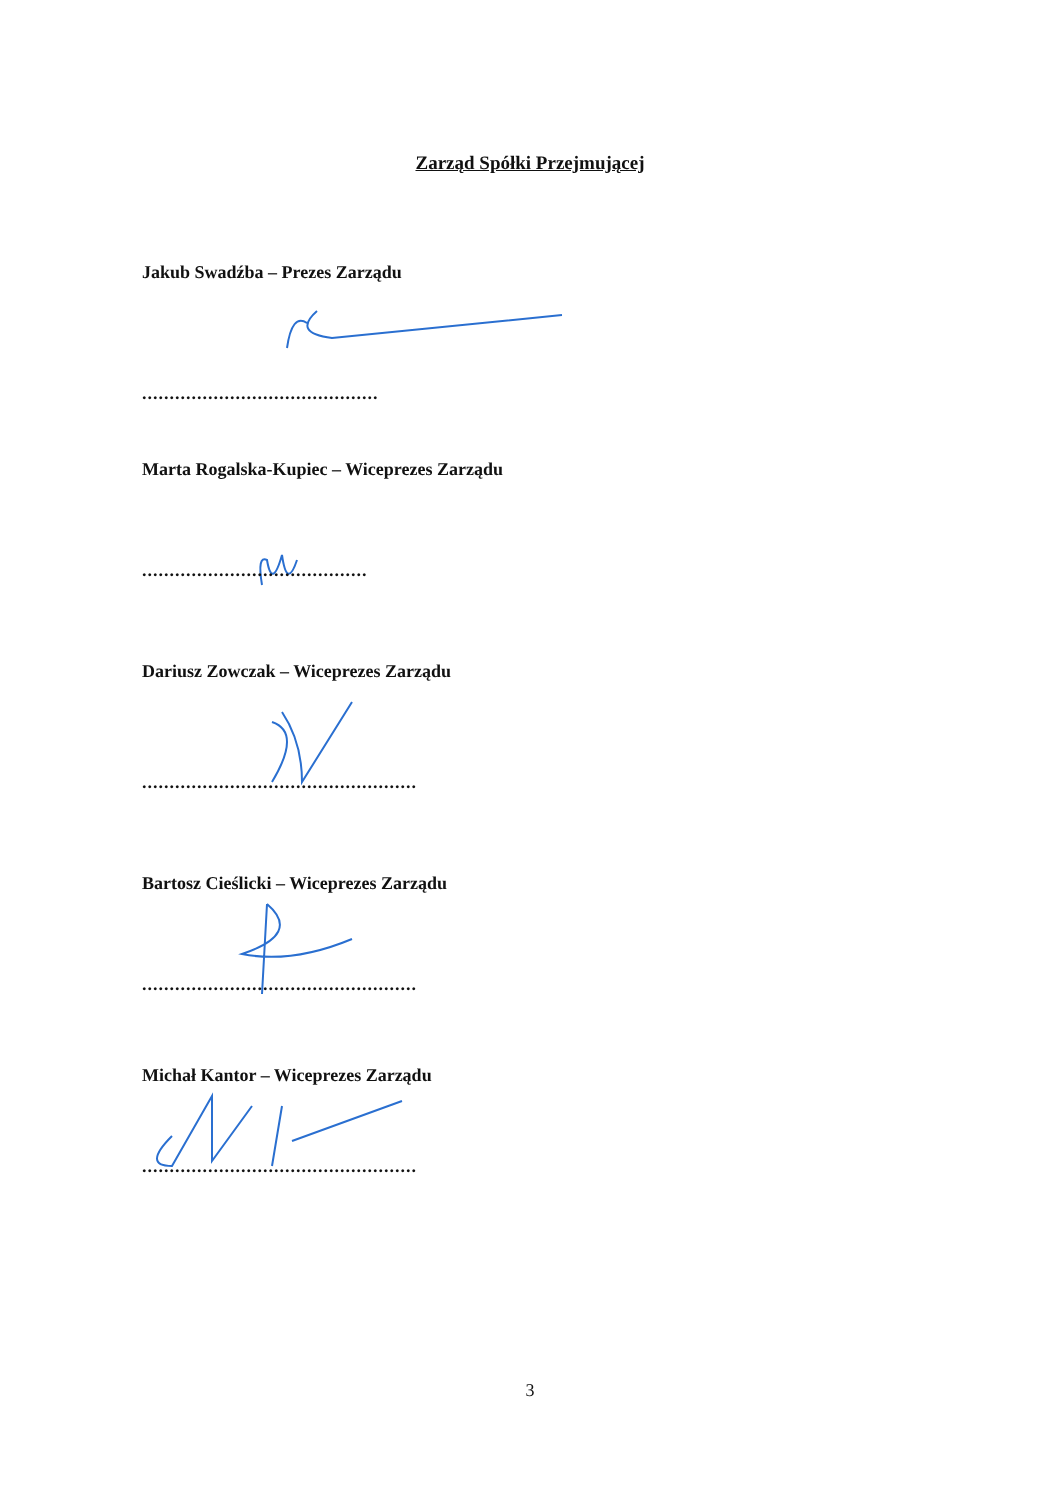Zarząd Spółki Przejmującej
Jakub Swadźba – Prezes Zarządu
...........................................
Marta Rogalska-Kupiec – Wiceprezes Zarządu
.........................................
Dariusz Zowczak – Wiceprezes Zarządu
..................................................
Bartosz Cieślicki – Wiceprezes Zarządu
..................................................
Michał Kantor – Wiceprezes Zarządu
..................................................
3